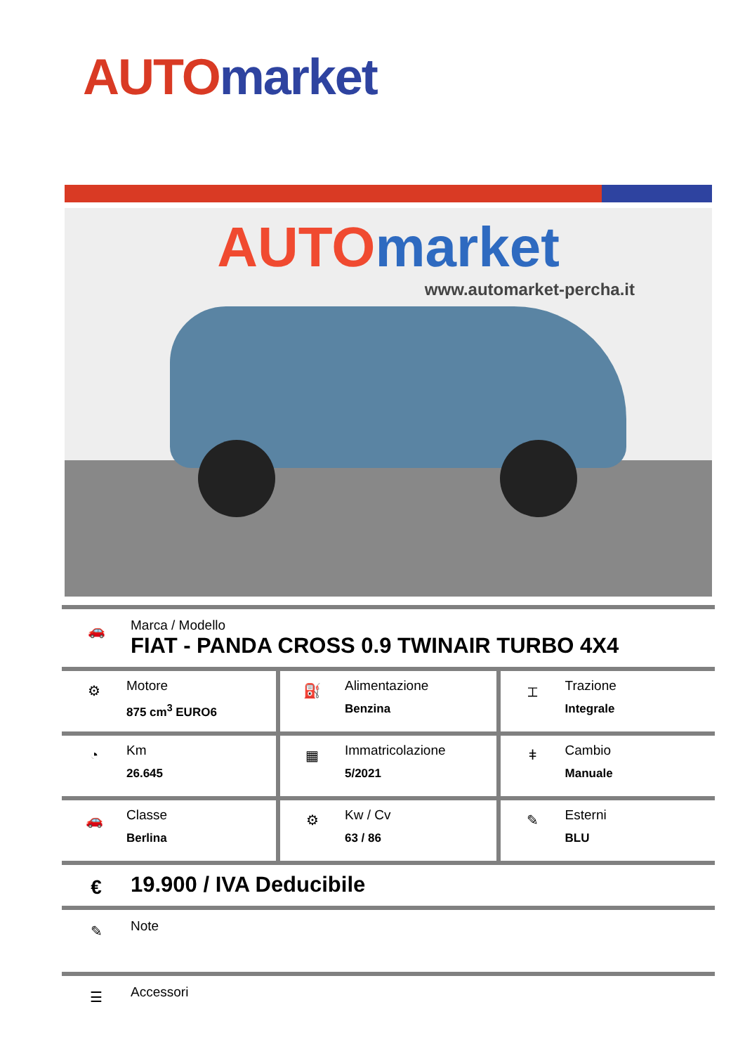AUTO market
AUTO market
www.automarket-percha.it
🚗
Marca / Modello
FIAT - PANDA CROSS 0.9 TWINAIR TURBO 4X4
| ⚙ Motore 875 cm<sup>3</sup> EURO6 | ⛽ Alimentazione Benzina | ⌶ Trazione Integrale |
| ◔ Km 26.645 | ▦ Immatricolazione 5/2021 | ǂ Cambio Manuale |
| 🚗 Classe Berlina | ⚙ Kw / Cv 63 / 86 | ✎ Esterni BLU |
€
19.900 / IVA Deducibile
✎
Note
☰
Accessori